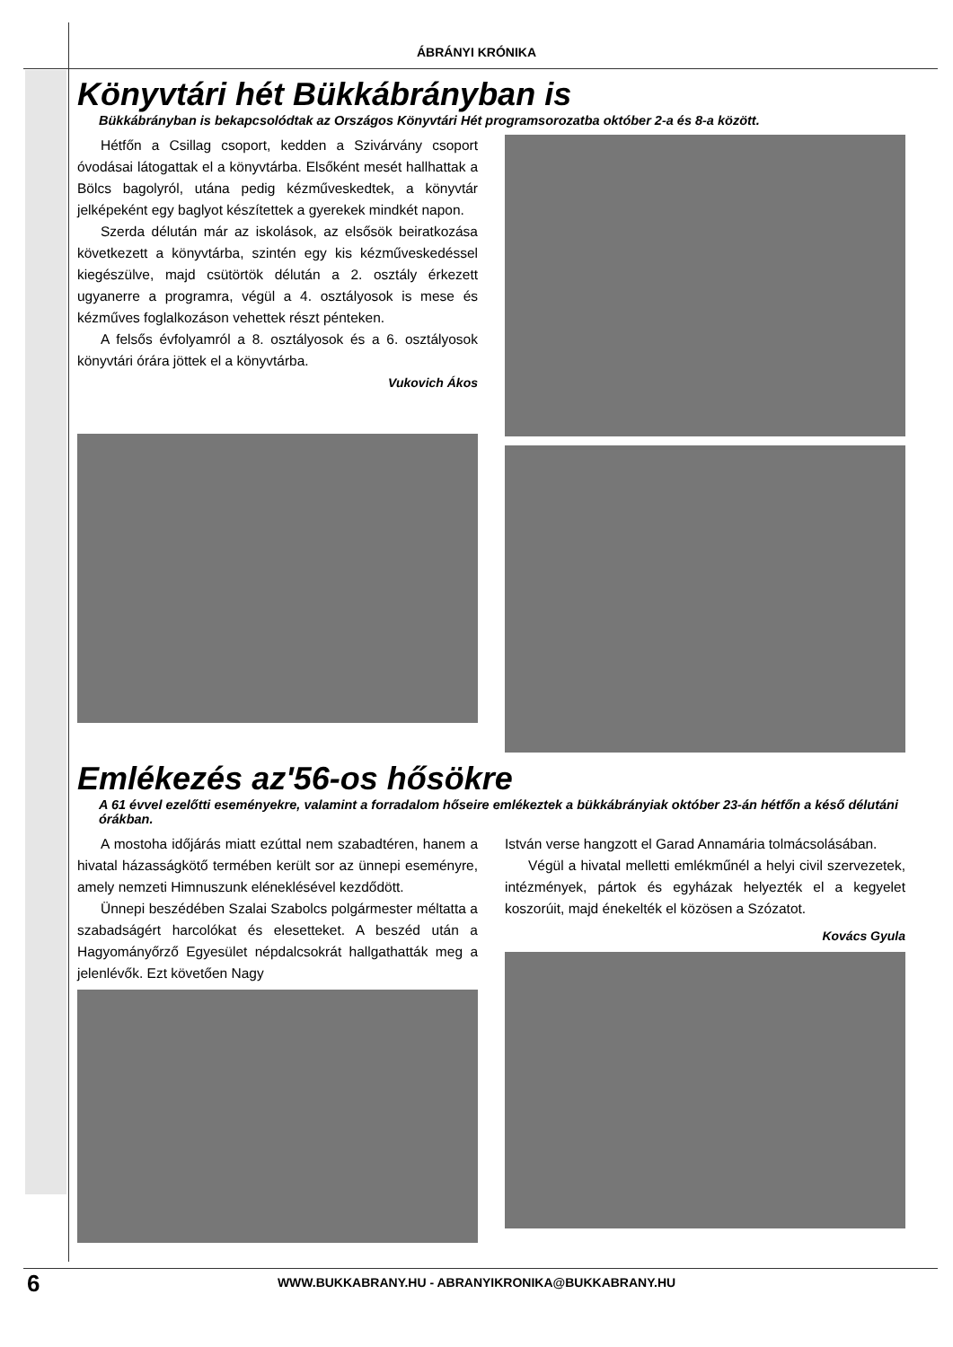ÁBRÁNYI KRÓNIKA
Könyvtári hét Bükkábrányban is
Bükkábrányban is bekapcsolódtak az Országos Könyvtári Hét programsorozatba október 2-a és 8-a között.
Hétfőn a Csillag csoport, kedden a Szivárvány csoport óvodásai látogattak el a könyvtárba. Elsőként mesét hallhattak a Bölcs bagolyról, utána pedig kézműveskedtek, a könyvtár jelképeként egy baglyot készítettek a gyerekek mindkét napon.
Szerda délután már az iskolások, az elsősök beiratkozása következett a könyvtárba, szintén egy kis kézműveskedéssel kiegészülve, majd csütörtök délután a 2. osztály érkezett ugyanerre a programra, végül a 4. osztályosok is mese és kézműves foglalkozáson vehettek részt pénteken.
A felsős évfolyamról a 8. osztályosok és a 6. osztályosok könyvtári órára jöttek el a könyvtárba.
Vukovich Ákos
Emlékezés az'56-os hősökre
A 61 évvel ezelőtti eseményekre, valamint a forradalom hőseire emlékeztek a bükkábrányiak október 23-án hétfőn a késő délutáni órákban.
A mostoha időjárás miatt ezúttal nem szabadtéren, hanem a hivatal házasságkötő termében került sor az ünnepi eseményre, amely nemzeti Himnuszunk eléneklésével kezdődött.
Ünnepi beszédében Szalai Szabolcs polgármester méltatta a szabadságért harcolókat és elesetteket. A beszéd után a Hagyományőrző Egyesület népdalcsokrát hallgathatták meg a jelenlévők. Ezt követően Nagy
István verse hangzott el Garad Annamária tolmácsolásában.
Végül a hivatal melletti emlékműnél a helyi civil szervezetek, intézmények, pártok és egyházak helyezték el a kegyelet koszorúit, majd énekelték el közösen a Szózatot.
Kovács Gyula
6
WWW.BUKKABRANY.HU - ABRANYIKRONIKA@BUKKABRANY.HU